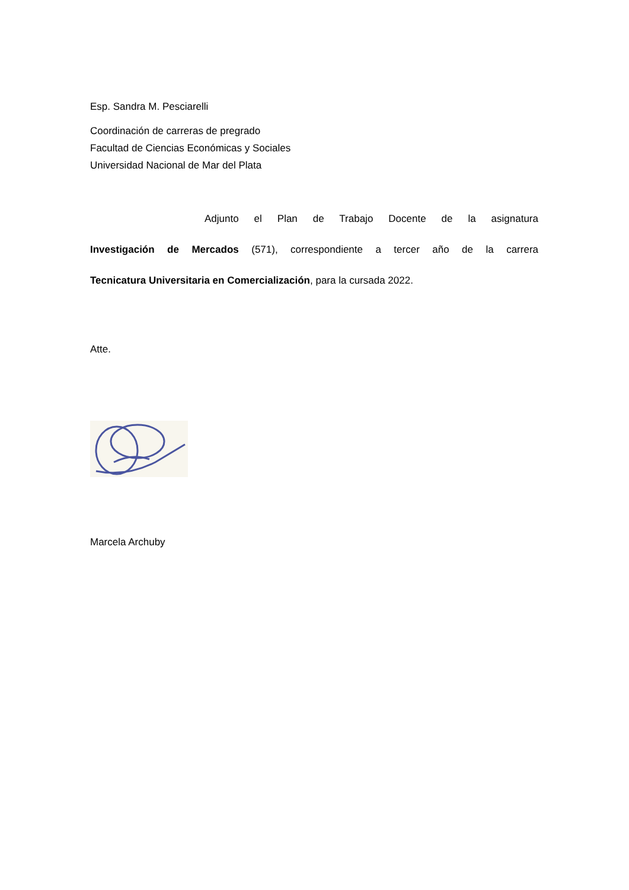Esp. Sandra M. Pesciarelli
Coordinación de carreras de pregrado
Facultad de Ciencias Económicas y Sociales
Universidad Nacional de Mar del Plata
Adjunto el Plan de Trabajo Docente de la asignatura
Investigación de Mercados (571), correspondiente a tercer año de la carrera
Tecnicatura Universitaria en Comercialización, para la cursada 2022.
Atte.
Marcela Archuby